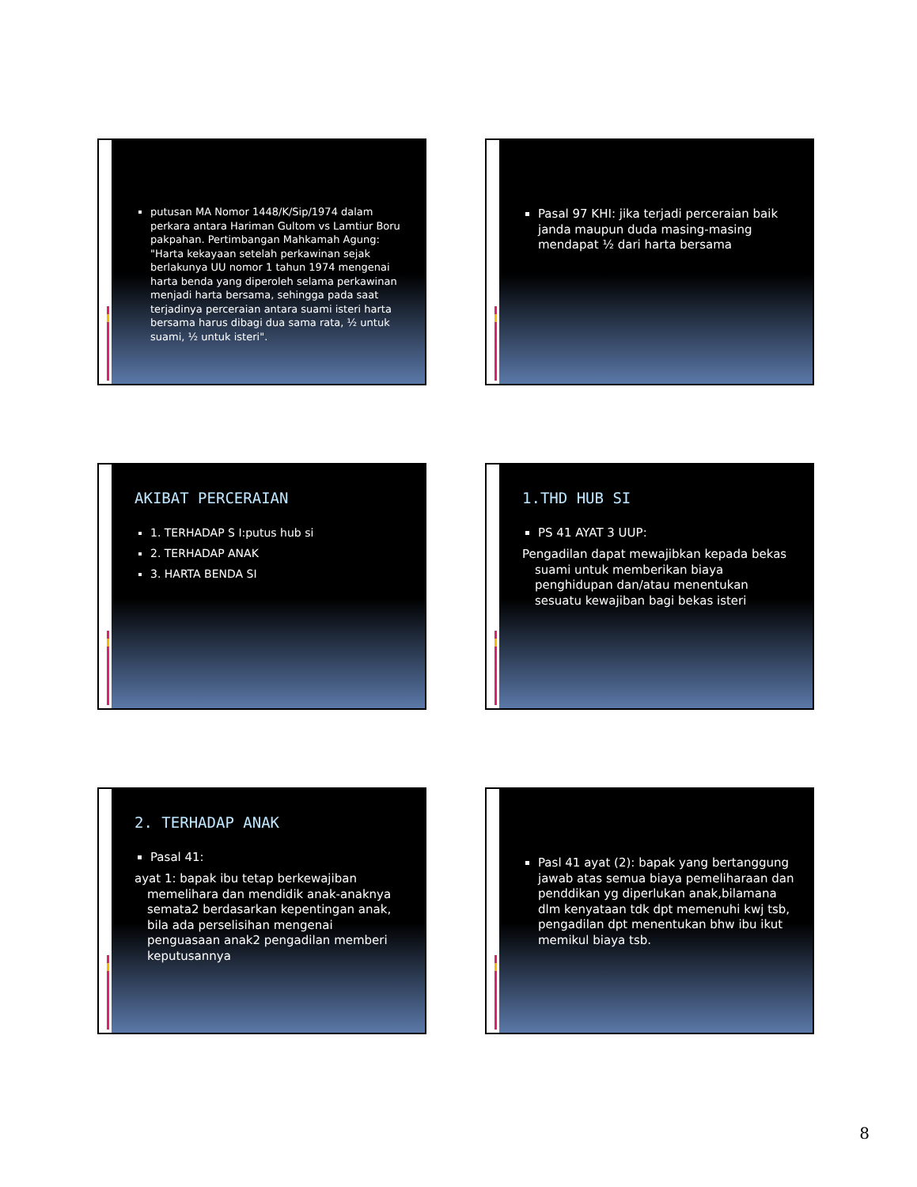putusan MA Nomor 1448/K/Sip/1974 dalam perkara antara Hariman Gultom vs Lamtiur Boru pakpahan. Pertimbangan Mahkamah Agung: "Harta kekayaan setelah perkawinan sejak berlakunya UU nomor 1 tahun 1974 mengenai harta benda yang diperoleh selama perkawinan menjadi harta bersama, sehingga pada saat terjadinya perceraian antara suami isteri harta bersama harus dibagi dua sama rata, ½ untuk suami, ½ untuk isteri".
Pasal 97 KHI: jika terjadi perceraian baik janda maupun duda masing-masing mendapat ½ dari harta bersama
AKIBAT PERCERAIAN
1. TERHADAP S I:putus hub si
2. TERHADAP ANAK
3. HARTA BENDA SI
1.THD HUB SI
PS 41 AYAT 3 UUP:
Pengadilan dapat mewajibkan kepada bekas suami untuk memberikan biaya penghidupan dan/atau menentukan sesuatu kewajiban bagi bekas isteri
2. TERHADAP ANAK
Pasal 41:
ayat 1: bapak ibu tetap berkewajiban memelihara dan mendidik anak-anaknya semata2 berdasarkan kepentingan anak, bila ada perselisihan mengenai penguasaan anak2 pengadilan memberi keputusannya
Pasl 41 ayat (2): bapak yang bertanggung jawab atas semua biaya pemeliharaan dan penddikan yg diperlukan anak,bilamana dlm kenyataan tdk dpt memenuhi kwj tsb, pengadilan dpt menentukan bhw ibu ikut memikul biaya tsb.
8